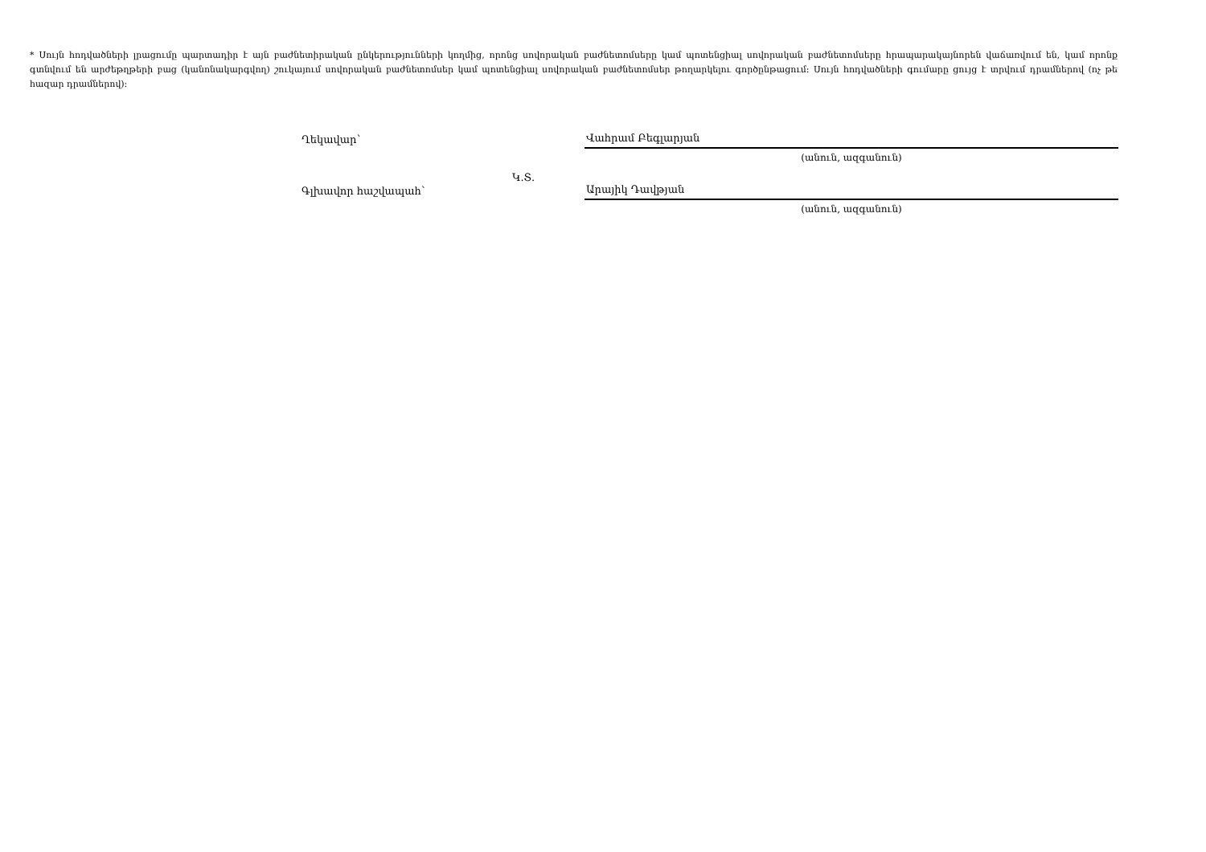* Սույն հոդվածների լրացումը պարտադիր է այն բաժնետիրական ընկերությունների կողմից, որոնց սովորական բաժնետոմսերը կամ պոտենցիալ սովորական բաժնետոմսերը հրապարակայնորեն վաճառվում են, կամ որոնք գտնվում են արժեթղթերի բաց (կանոնակարգվող) շուկայում սովորական բաժնետոմսեր կամ պոտենցիալ սովորական բաժնետոմսեր թողարկելու գործընթացում: Սույն հոդվածների գումարը ցույց է տրվում դրամներով (ոչ թե հազար դրամներով):
Ղեկավար՝
Վահրամ Բեգլարյան
(անուն, ազգանուն)
Կ.Տ.
Գլխավոր հաշվապահ՝
Արայիկ Դավթյան
(անուն, ազգանուն)